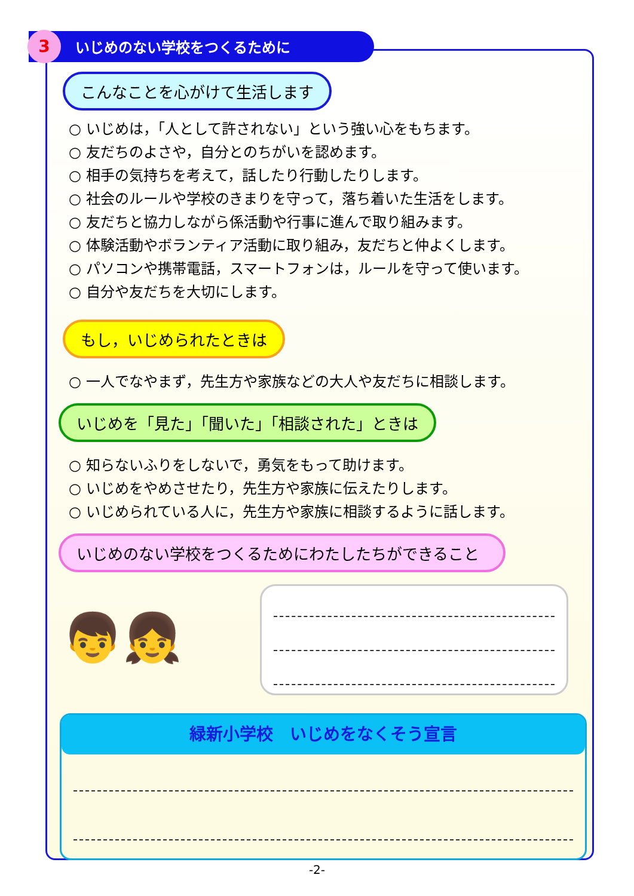3 いじめのない学校をつくるために
こんなことを心がけて生活します
○ いじめは，「人として許されない」という強い心をもちます。
○ 友だちのよさや，自分とのちがいを認めます。
○ 相手の気持ちを考えて，話したり行動したりします。
○ 社会のルールや学校のきまりを守って，落ち着いた生活をします。
○ 友だちと協力しながら係活動や行事に進んで取り組みます。
○ 体験活動やボランティア活動に取り組み，友だちと仲よくします。
○ パソコンや携帯電話，スマートフォンは，ルールを守って使います。
○ 自分や友だちを大切にします。
もし，いじめられたときは
○ 一人でなやまず，先生方や家族などの大人や友だちに相談します。
いじめを「見た」「聞いた」「相談された」ときは
○ 知らないふりをしないで，勇気をもって助けます。
○ いじめをやめさせたり，先生方や家族に伝えたりします。
○ いじめられている人に，先生方や家族に相談するように話します。
いじめのない学校をつくるためにわたしたちができること
👦👧
緑新小学校　いじめをなくそう宣言
-2-